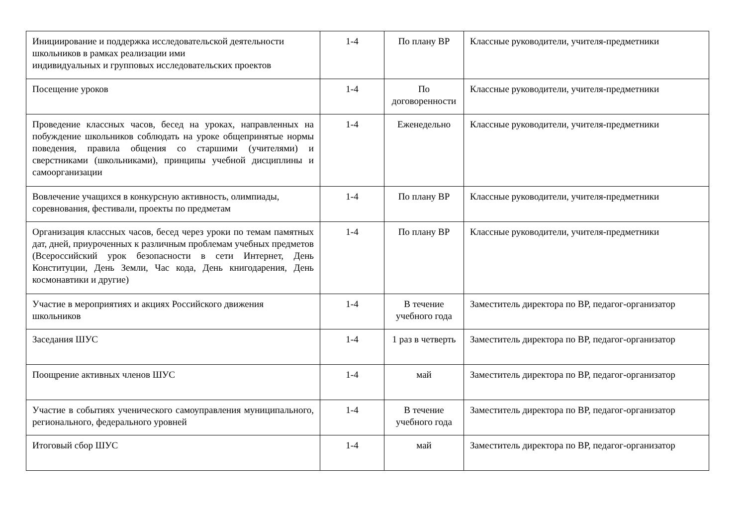| Инициирование и поддержка исследовательской деятельности школьников в рамках реализации ими индивидуальных и групповых исследовательских проектов | 1-4 | По плану ВР | Классные руководители, учителя-предметники |
| Посещение уроков | 1-4 | По договоренности | Классные руководители, учителя-предметники |
| Проведение классных часов, бесед на уроках, направленных на побуждение школьников соблюдать на уроке общепринятые нормы поведения, правила общения со старшими (учителями) и сверстниками (школьниками), принципы учебной дисциплины и самоорганизации | 1-4 | Еженедельно | Классные руководители, учителя-предметники |
| Вовлечение учащихся в конкурсную активность, олимпиады, соревнования, фестивали, проекты по предметам | 1-4 | По плану ВР | Классные руководители, учителя-предметники |
| Организация классных часов, бесед через уроки по темам памятных дат, дней, приуроченных к различным проблемам учебных предметов (Всероссийский урок безопасности в сети Интернет, День Конституции, День Земли, Час кода, День книгодарения, День космонавтики и другие) | 1-4 | По плану ВР | Классные руководители, учителя-предметники |
| Участие в мероприятиях и акциях Российского движения школьников | 1-4 | В течение учебного года | Заместитель директора по ВР, педагог-организатор |
| Заседания ШУС | 1-4 | 1 раз в четверть | Заместитель директора по ВР, педагог-организатор |
| Поощрение активных членов ШУС | 1-4 | май | Заместитель директора по ВР, педагог-организатор |
| Участие в событиях ученического самоуправления муниципального, регионального, федерального уровней | 1-4 | В течение учебного года | Заместитель директора по ВР, педагог-организатор |
| Итоговый сбор ШУС | 1-4 | май | Заместитель директора по ВР, педагог-организатор |